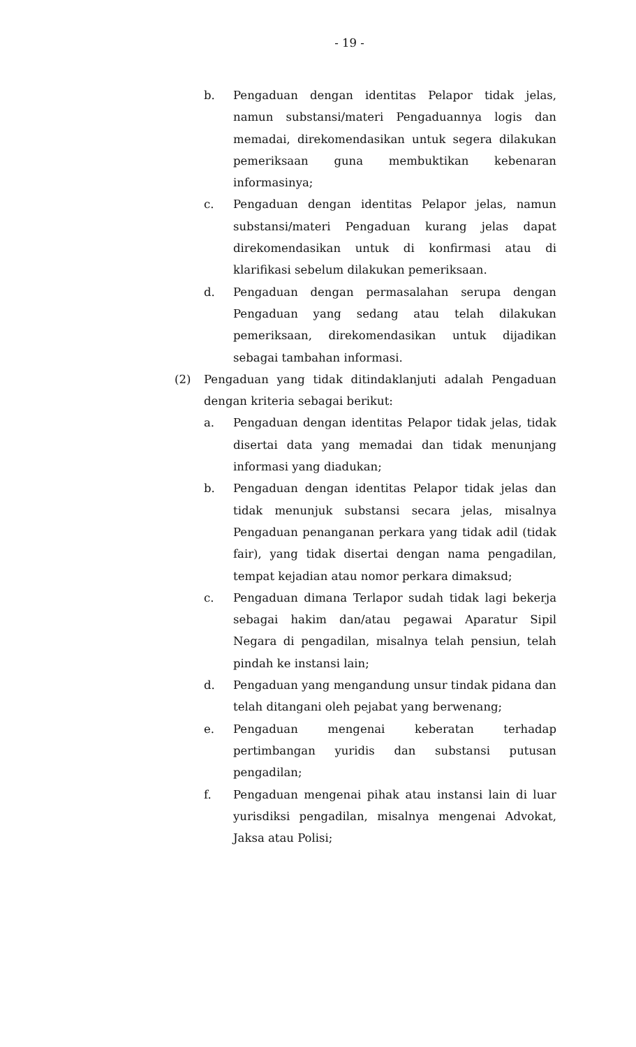- 19 -
b. Pengaduan dengan identitas Pelapor tidak jelas, namun substansi/materi Pengaduannya logis dan memadai, direkomendasikan untuk segera dilakukan pemeriksaan guna membuktikan kebenaran informasinya;
c. Pengaduan dengan identitas Pelapor jelas, namun substansi/materi Pengaduan kurang jelas dapat direkomendasikan untuk di konfirmasi atau di klarifikasi sebelum dilakukan pemeriksaan.
d. Pengaduan dengan permasalahan serupa dengan Pengaduan yang sedang atau telah dilakukan pemeriksaan, direkomendasikan untuk dijadikan sebagai tambahan informasi.
(2) Pengaduan yang tidak ditindaklanjuti adalah Pengaduan dengan kriteria sebagai berikut:
a. Pengaduan dengan identitas Pelapor tidak jelas, tidak disertai data yang memadai dan tidak menunjang informasi yang diadukan;
b. Pengaduan dengan identitas Pelapor tidak jelas dan tidak menunjuk substansi secara jelas, misalnya Pengaduan penanganan perkara yang tidak adil (tidak fair), yang tidak disertai dengan nama pengadilan, tempat kejadian atau nomor perkara dimaksud;
c. Pengaduan dimana Terlapor sudah tidak lagi bekerja sebagai hakim dan/atau pegawai Aparatur Sipil Negara di pengadilan, misalnya telah pensiun, telah pindah ke instansi lain;
d. Pengaduan yang mengandung unsur tindak pidana dan telah ditangani oleh pejabat yang berwenang;
e. Pengaduan mengenai keberatan terhadap pertimbangan yuridis dan substansi putusan pengadilan;
f. Pengaduan mengenai pihak atau instansi lain di luar yurisdiksi pengadilan, misalnya mengenai Advokat, Jaksa atau Polisi;